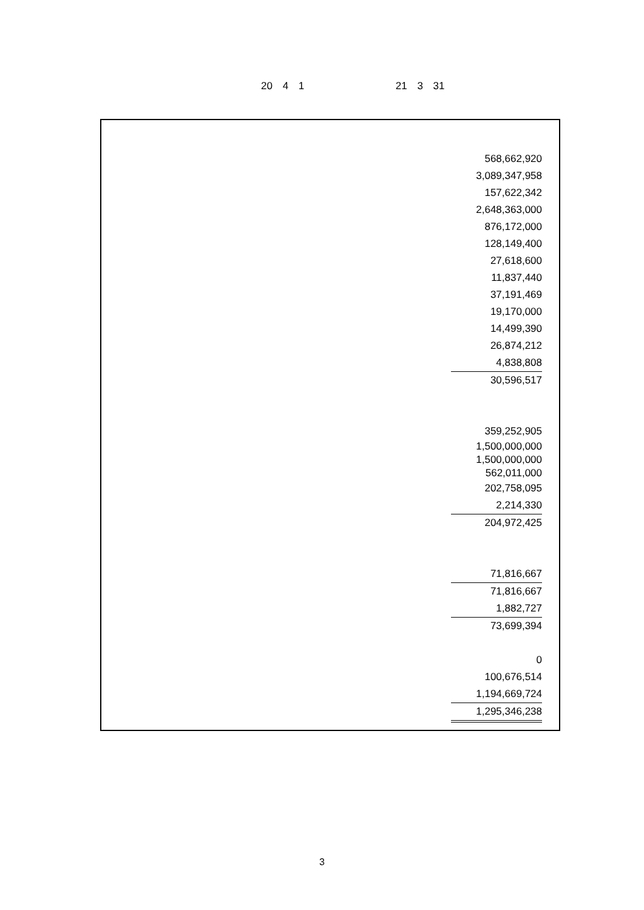20 4 1 21 3 31
| 568,662,920 |
| 3,089,347,958 |
| 157,622,342 |
| 2,648,363,000 |
| 876,172,000 |
| 128,149,400 |
| 27,618,600 |
| 11,837,440 |
| 37,191,469 |
| 19,170,000 |
| 14,499,390 |
| 26,874,212 |
| 4,838,808 |
| 30,596,517 |
| 359,252,905 |
| 1,500,000,000 |
| 1,500,000,000 |
| 562,011,000 |
| 202,758,095 |
| 2,214,330 |
| 204,972,425 |
| 71,816,667 |
| 71,816,667 |
| 1,882,727 |
| 73,699,394 |
| 0 |
| 100,676,514 |
| 1,194,669,724 |
| 1,295,346,238 |
3